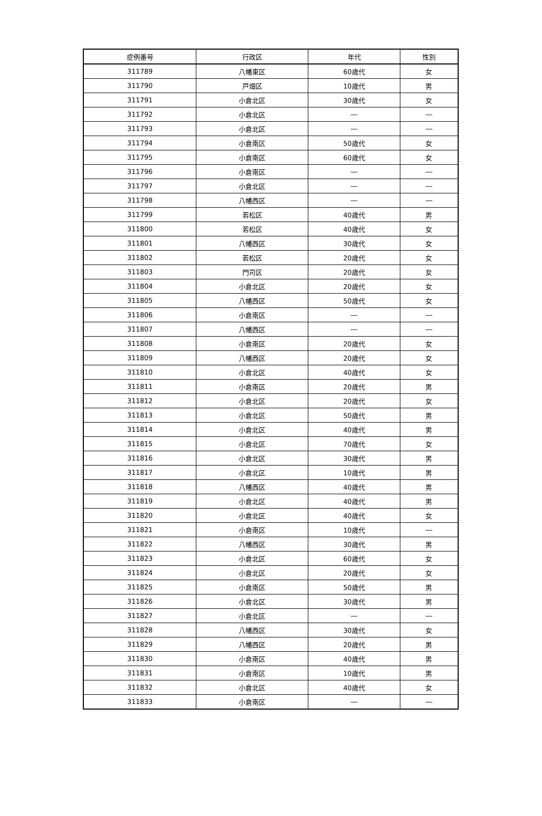| 症例番号 | 行政区 | 年代 | 性別 |
| --- | --- | --- | --- |
| 311789 | 八幡東区 | 60歳代 | 女 |
| 311790 | 戸畑区 | 10歳代 | 男 |
| 311791 | 小倉北区 | 30歳代 | 女 |
| 311792 | 小倉北区 | ― | ― |
| 311793 | 小倉北区 | ― | ― |
| 311794 | 小倉南区 | 50歳代 | 女 |
| 311795 | 小倉南区 | 60歳代 | 女 |
| 311796 | 小倉南区 | ― | ― |
| 311797 | 小倉北区 | ― | ― |
| 311798 | 八幡西区 | ― | ― |
| 311799 | 若松区 | 40歳代 | 男 |
| 311800 | 若松区 | 40歳代 | 女 |
| 311801 | 八幡西区 | 30歳代 | 女 |
| 311802 | 若松区 | 20歳代 | 女 |
| 311803 | 門司区 | 20歳代 | 女 |
| 311804 | 小倉北区 | 20歳代 | 女 |
| 311805 | 八幡西区 | 50歳代 | 女 |
| 311806 | 小倉南区 | ― | ― |
| 311807 | 八幡西区 | ― | ― |
| 311808 | 小倉南区 | 20歳代 | 女 |
| 311809 | 八幡西区 | 20歳代 | 女 |
| 311810 | 小倉北区 | 40歳代 | 女 |
| 311811 | 小倉南区 | 20歳代 | 男 |
| 311812 | 小倉北区 | 20歳代 | 女 |
| 311813 | 小倉北区 | 50歳代 | 男 |
| 311814 | 小倉北区 | 40歳代 | 男 |
| 311815 | 小倉北区 | 70歳代 | 女 |
| 311816 | 小倉北区 | 30歳代 | 男 |
| 311817 | 小倉北区 | 10歳代 | 男 |
| 311818 | 八幡西区 | 40歳代 | 男 |
| 311819 | 小倉北区 | 40歳代 | 男 |
| 311820 | 小倉北区 | 40歳代 | 女 |
| 311821 | 小倉南区 | 10歳代 | ― |
| 311822 | 八幡西区 | 30歳代 | 男 |
| 311823 | 小倉北区 | 60歳代 | 女 |
| 311824 | 小倉北区 | 20歳代 | 女 |
| 311825 | 小倉南区 | 50歳代 | 男 |
| 311826 | 小倉北区 | 30歳代 | 男 |
| 311827 | 小倉北区 | ― | ― |
| 311828 | 八幡西区 | 30歳代 | 女 |
| 311829 | 八幡西区 | 20歳代 | 男 |
| 311830 | 小倉南区 | 40歳代 | 男 |
| 311831 | 小倉南区 | 10歳代 | 男 |
| 311832 | 小倉北区 | 40歳代 | 女 |
| 311833 | 小倉南区 | ― | ― |